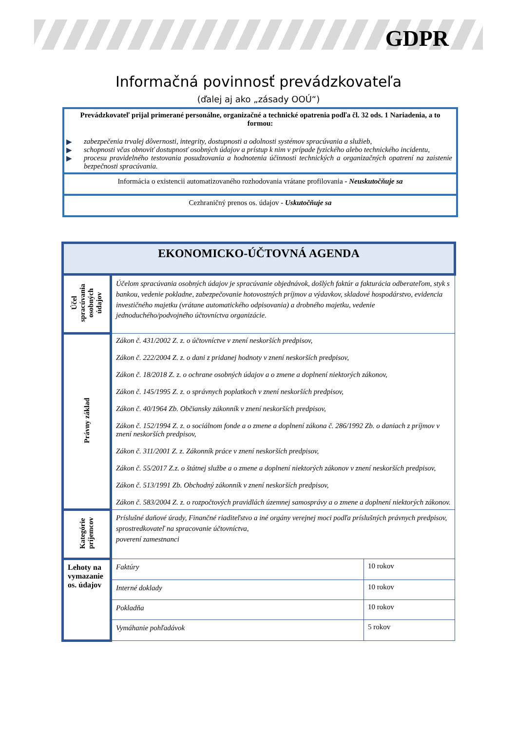GDPR
Informačná povinnosť prevádzkovateľa
(ďalej aj ako „zásady OOÚ“)
Prevádzkovateľ prijal primerané personálne, organizačné a technické opatrenia podľa čl. 32 ods. 1 Nariadenia, a to formou:
▶ zabezpečenia trvalej dôvernosti, integrity, dostupnosti a odolnosti systémov spracúvania a služieb,
▶ schopnosti včas obnoviť dostupnosť osobných údajov a prístup k nim v prípade fyzického alebo technického incidentu,
▶ procesu pravidelného testovania posudzovania a hodnotenia účinnosti technických a organizačných opatrení na zaistenie bezpečnosti spracúvania.
Informácia o existencii automatizovaného rozhodovania vrátane profilovania - Neuskutočňuje sa
Cezhraničný prenos os. údajov - Uskutočňuje sa
| EKONOMICKO-ÚČTOVNÁ AGENDA | | |
| Účel spracúvania osobných údajov | Účelom spracúvania osobných údajov je spracúvanie objednávok, došlých faktúr a fakturácia odberateľom, styk s bankou, vedenie pokladne, zabezpečovanie hotovostných príjmov a výdavkov, skladové hospodárstvo, evidencia investičného majetku (vrátane automatického odpisovania) a drobného majetku, vedenie jednoduchého/podvojného účtovníctva organizácie. | |
| Právny základ | Zákon č. 431/2002 Z. z. o účtovníctve v znení neskorších predpisov, Zákon č. 222/2004 Z. z. o dani z pridanej hodnoty v znení neskorších predpisov, Zákon č. 18/2018 Z. z. o ochrane osobných údajov a o zmene a doplnení niektorých zákonov, Zákon č. 145/1995 Z. z. o správnych poplatkoch v znení neskorších predpisov, Zákon č. 40/1964 Zb. Občiansky zákonník v znení neskorších predpisov, Zákon č. 152/1994 Z. z. o sociálnom fonde a o zmene a doplnení zákona č. 286/1992 Zb. o daniach z príjmov v znení neskorších predpisov, Zákon č. 311/2001 Z. z. Zákonník práce v znení neskorších predpisov, Zákon č. 55/2017 Z.z. o štátnej službe a o zmene a doplnení niektorých zákonov v znení neskorších predpisov, Zákon č. 513/1991 Zb. Obchodný zákonník v znení neskorších predpisov, Zákon č. 583/2004 Z. z. o rozpočtových pravidlách územnej samosprávy a o zmene a doplnení niektorých zákonov. | |
| Kategórie príjemcov | Príslušné daňové úrady, Finančné riaditeľstvo a iné orgány verejnej moci podľa príslušných právnych predpisov, sprostredkovateľ na spracovanie účtovníctva, poverení zamestnanci | |
| Lehoty na vymazanie os. údajov | Faktúry | 10 rokov |
| | Interné doklady | 10 rokov |
| | Pokladňa | 10 rokov |
| | Vymáhanie pohľadávok | 5 rokov |